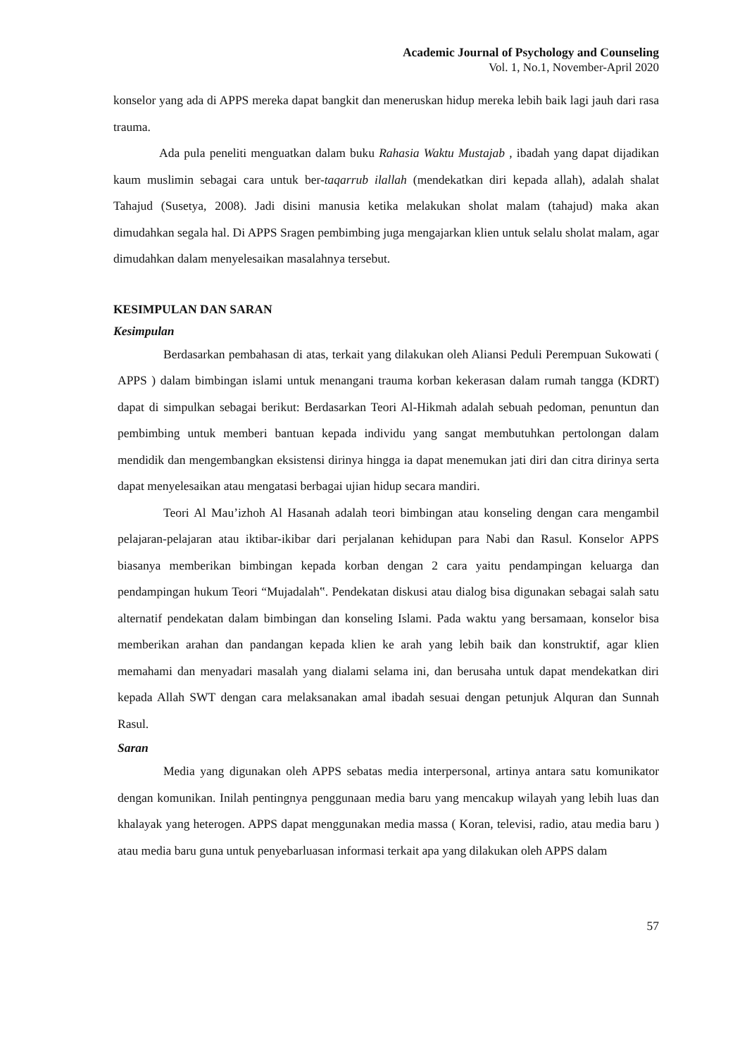Academic Journal of Psychology and Counseling
Vol. 1, No.1, November-April 2020
konselor yang ada di APPS mereka dapat bangkit dan meneruskan hidup mereka lebih baik lagi jauh dari rasa trauma.
Ada pula peneliti menguatkan dalam buku Rahasia Waktu Mustajab , ibadah yang dapat dijadikan kaum muslimin sebagai cara untuk ber-taqarrub ilallah (mendekatkan diri kepada allah), adalah shalat Tahajud (Susetya, 2008). Jadi disini manusia ketika melakukan sholat malam (tahajud) maka akan dimudahkan segala hal. Di APPS Sragen pembimbing juga mengajarkan klien untuk selalu sholat malam, agar dimudahkan dalam menyelesaikan masalahnya tersebut.
KESIMPULAN DAN SARAN
Kesimpulan
Berdasarkan pembahasan di atas, terkait yang dilakukan oleh Aliansi Peduli Perempuan Sukowati ( APPS ) dalam bimbingan islami untuk menangani trauma korban kekerasan dalam rumah tangga (KDRT) dapat di simpulkan sebagai berikut: Berdasarkan Teori Al-Hikmah adalah sebuah pedoman, penuntun dan pembimbing untuk memberi bantuan kepada individu yang sangat membutuhkan pertolongan dalam mendidik dan mengembangkan eksistensi dirinya hingga ia dapat menemukan jati diri dan citra dirinya serta dapat menyelesaikan atau mengatasi berbagai ujian hidup secara mandiri.
Teori Al Mau’izhoh Al Hasanah adalah teori bimbingan atau konseling dengan cara mengambil pelajaran-pelajaran atau iktibar-ikibar dari perjalanan kehidupan para Nabi dan Rasul. Konselor APPS biasanya memberikan bimbingan kepada korban dengan 2 cara yaitu pendampingan keluarga dan pendampingan hukum Teori “Mujadalah‟. Pendekatan diskusi atau dialog bisa digunakan sebagai salah satu alternatif pendekatan dalam bimbingan dan konseling Islami. Pada waktu yang bersamaan, konselor bisa memberikan arahan dan pandangan kepada klien ke arah yang lebih baik dan konstruktif, agar klien memahami dan menyadari masalah yang dialami selama ini, dan berusaha untuk dapat mendekatkan diri kepada Allah SWT dengan cara melaksanakan amal ibadah sesuai dengan petunjuk Alquran dan Sunnah Rasul.
Saran
Media yang digunakan oleh APPS sebatas media interpersonal, artinya antara satu komunikator dengan komunikan. Inilah pentingnya penggunaan media baru yang mencakup wilayah yang lebih luas dan khalayak yang heterogen. APPS dapat menggunakan media massa ( Koran, televisi, radio, atau media baru ) atau media baru guna untuk penyebarluasan informasi terkait apa yang dilakukan oleh APPS dalam
57